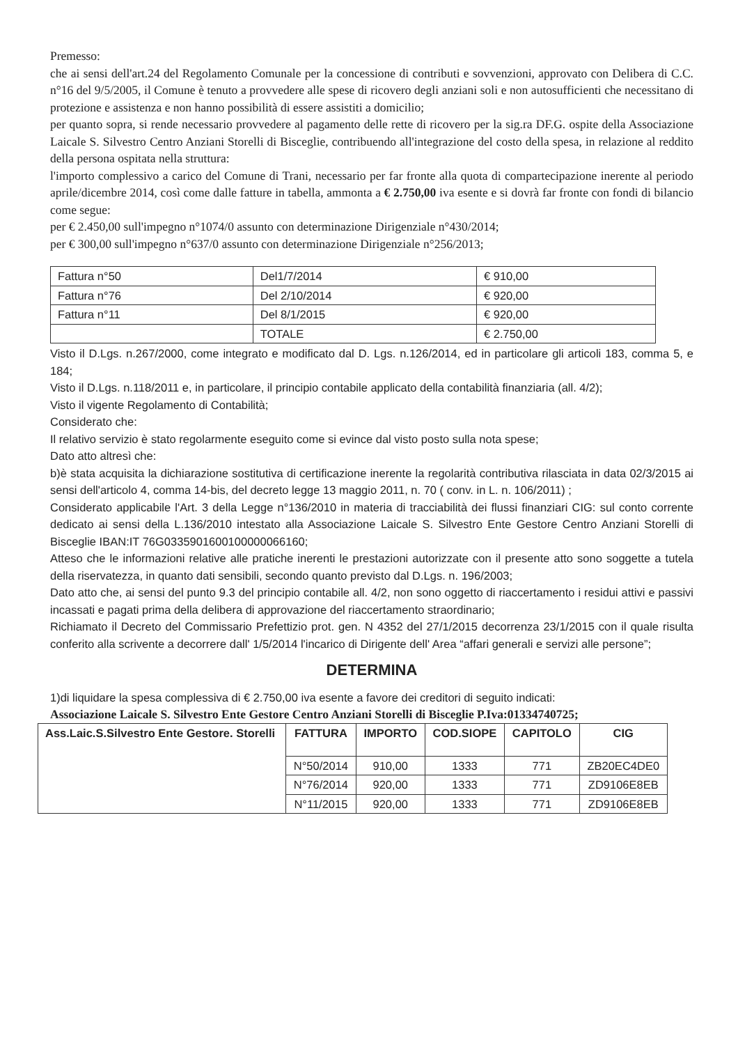Premesso:
che ai sensi dell'art.24 del Regolamento Comunale per la concessione di contributi e sovvenzioni, approvato con Delibera di C.C. n°16 del 9/5/2005, il Comune è tenuto a provvedere alle spese di ricovero degli anziani soli e non autosufficienti che necessitano di protezione e assistenza e non hanno possibilità di essere assistiti a domicilio;
per quanto sopra, si rende necessario provvedere al pagamento delle rette di ricovero per la sig.ra DF.G. ospite della Associazione Laicale S. Silvestro Centro Anziani Storelli di Bisceglie, contribuendo all'integrazione del costo della spesa, in relazione al reddito della persona ospitata nella struttura:
l'importo complessivo a carico del Comune di Trani, necessario per far fronte alla quota di compartecipazione inerente al periodo aprile/dicembre 2014, così come dalle fatture in tabella, ammonta a € 2.750,00 iva esente e si dovrà far fronte con fondi di bilancio come segue:
per € 2.450,00 sull'impegno n°1074/0 assunto con determinazione Dirigenziale n°430/2014;
per € 300,00 sull'impegno n°637/0 assunto con determinazione Dirigenziale n°256/2013;
| Fattura n°50 | Del1/7/2014 | € 910,00 |
| Fattura n°76 | Del 2/10/2014 | € 920,00 |
| Fattura n°11 | Del 8/1/2015 | € 920,00 |
| | TOTALE | € 2.750,00 |
Visto il D.Lgs. n.267/2000, come integrato e modificato dal D. Lgs. n.126/2014, ed in particolare gli articoli 183, comma 5, e 184;
Visto il D.Lgs. n.118/2011 e, in particolare, il principio contabile applicato della contabilità finanziaria (all. 4/2);
Visto il vigente Regolamento di Contabilità;
Considerato che:
Il relativo servizio è stato regolarmente eseguito come si evince dal visto posto sulla nota spese;
Dato atto altresì che:
b)è stata acquisita la dichiarazione sostitutiva di certificazione inerente la regolarità contributiva rilasciata in data 02/3/2015 ai sensi dell'articolo 4, comma 14-bis, del decreto legge 13 maggio 2011, n. 70 ( conv. in L. n. 106/2011) ;
Considerato applicabile l'Art. 3 della Legge n°136/2010 in materia di tracciabilità dei flussi finanziari CIG: sul conto corrente dedicato ai sensi della L.136/2010 intestato alla Associazione Laicale S. Silvestro Ente Gestore Centro Anziani Storelli di Bisceglie IBAN:IT 76G0335901600100000066160;
Atteso che le informazioni relative alle pratiche inerenti le prestazioni autorizzate con il presente atto sono soggette a tutela della riservatezza, in quanto dati sensibili, secondo quanto previsto dal D.Lgs. n. 196/2003;
Dato atto che, ai sensi del punto 9.3 del principio contabile all. 4/2, non sono oggetto di riaccertamento i residui attivi e passivi incassati e pagati prima della delibera di approvazione del riaccertamento straordinario;
Richiamato il Decreto del Commissario Prefettizio prot. gen. N 4352 del 27/1/2015 decorrenza 23/1/2015 con il quale risulta conferito alla scrivente a decorrere dall' 1/5/2014 l'incarico di Dirigente dell' Area “affari generali e servizi alle persone”;
DETERMINA
1)di liquidare la spesa complessiva di € 2.750,00 iva esente a favore dei creditori di seguito indicati:
Associazione Laicale S. Silvestro Ente Gestore Centro Anziani Storelli di Bisceglie P.Iva:01334740725;
| Ass.Laic.S.Silvestro Ente Gestore. Storelli | FATTURA | IMPORTO | COD.SIOPE | CAPITOLO | CIG |
| --- | --- | --- | --- | --- | --- |
| | N°50/2014 | 910,00 | 1333 | 771 | ZB20EC4DE0 |
| | N°76/2014 | 920,00 | 1333 | 771 | ZD9106E8EB |
| | N°11/2015 | 920,00 | 1333 | 771 | ZD9106E8EB |